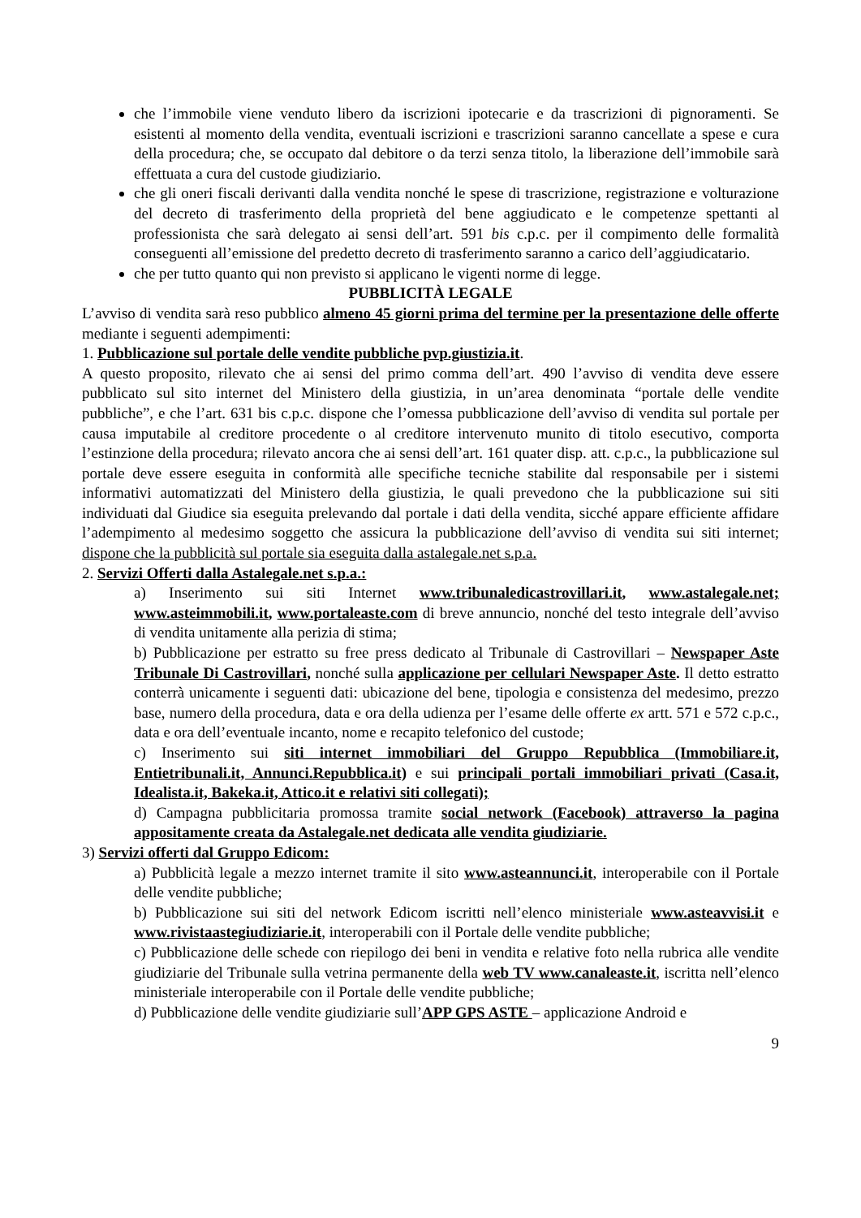che l’immobile viene venduto libero da iscrizioni ipotecarie e da trascrizioni di pignoramenti. Se esistenti al momento della vendita, eventuali iscrizioni e trascrizioni saranno cancellate a spese e cura della procedura; che, se occupato dal debitore o da terzi senza titolo, la liberazione dell’immobile sarà effettuata a cura del custode giudiziario.
che gli oneri fiscali derivanti dalla vendita nonché le spese di trascrizione, registrazione e volturazione del decreto di trasferimento della proprietà del bene aggiudicato e le competenze spettanti al professionista che sarà delegato ai sensi dell’art. 591 bis c.p.c. per il compimento delle formalità conseguenti all’emissione del predetto decreto di trasferimento saranno a carico dell’aggiudicatario.
che per tutto quanto qui non previsto si applicano le vigenti norme di legge.
PUBBLICITÀ LEGALE
L’avviso di vendita sarà reso pubblico almeno 45 giorni prima del termine per la presentazione delle offerte mediante i seguenti adempimenti:
1. Pubblicazione sul portale delle vendite pubbliche pvp.giustizia.it.
A questo proposito, rilevato che ai sensi del primo comma dell’art. 490 l’avviso di vendita deve essere pubblicato sul sito internet del Ministero della giustizia, in un’area denominata “portale delle vendite pubbliche”, e che l’art. 631 bis c.p.c. dispone che l’omessa pubblicazione dell’avviso di vendita sul portale per causa imputabile al creditore procedente o al creditore intervenuto munito di titolo esecutivo, comporta l’estinzione della procedura; rilevato ancora che ai sensi dell’art. 161 quater disp. att. c.p.c., la pubblicazione sul portale deve essere eseguita in conformità alle specifiche tecniche stabilite dal responsabile per i sistemi informativi automatizzati del Ministero della giustizia, le quali prevedono che la pubblicazione sui siti individuati dal Giudice sia eseguita prelevando dal portale i dati della vendita, sicché appare efficiente affidare l’adempimento al medesimo soggetto che assicura la pubblicazione dell’avviso di vendita sui siti internet; dispone che la pubblicità sul portale sia eseguita dalla astalegale.net s.p.a.
2. Servizi Offerti dalla Astalegale.net s.p.a.:
a) Inserimento sui siti Internet www.tribunaledicastrovillari.it, www.astalegale.net; www.asteimmobili.it, www.portaleaste.com di breve annuncio, nonché del testo integrale dell’avviso di vendita unitamente alla perizia di stima;
b) Pubblicazione per estratto su free press dedicato al Tribunale di Castrovillari – Newspaper Aste Tribunale Di Castrovillari, nonché sulla applicazione per cellulari Newspaper Aste. Il detto estratto conterrà unicamente i seguenti dati: ubicazione del bene, tipologia e consistenza del medesimo, prezzo base, numero della procedura, data e ora della udienza per l’esame delle offerte ex artt. 571 e 572 c.p.c., data e ora dell’eventuale incanto, nome e recapito telefonico del custode;
c) Inserimento sui siti internet immobiliari del Gruppo Repubblica (Immobiliare.it, Entietribunali.it, Annunci.Repubblica.it) e sui principali portali immobiliari privati (Casa.it, Idealista.it, Bakeka.it, Attico.it e relativi siti collegati);
d) Campagna pubblicitaria promossa tramite social network (Facebook) attraverso la pagina appositamente creata da Astalegale.net dedicata alle vendita giudiziarie.
3) Servizi offerti dal Gruppo Edicom:
a) Pubblicità legale a mezzo internet tramite il sito www.asteannunci.it, interoperabile con il Portale delle vendite pubbliche;
b) Pubblicazione sui siti del network Edicom iscritti nell’elenco ministeriale www.asteavvisi.it e www.rivistaastegiudiziarie.it, interoperabili con il Portale delle vendite pubbliche;
c) Pubblicazione delle schede con riepilogo dei beni in vendita e relative foto nella rubrica alle vendite giudiziarie del Tribunale sulla vetrina permanente della web TV www.canaleaste.it, iscritta nell’elenco ministeriale interoperabile con il Portale delle vendite pubbliche;
d) Pubblicazione delle vendite giudiziarie sull’APP GPS ASTE – applicazione Android e
9